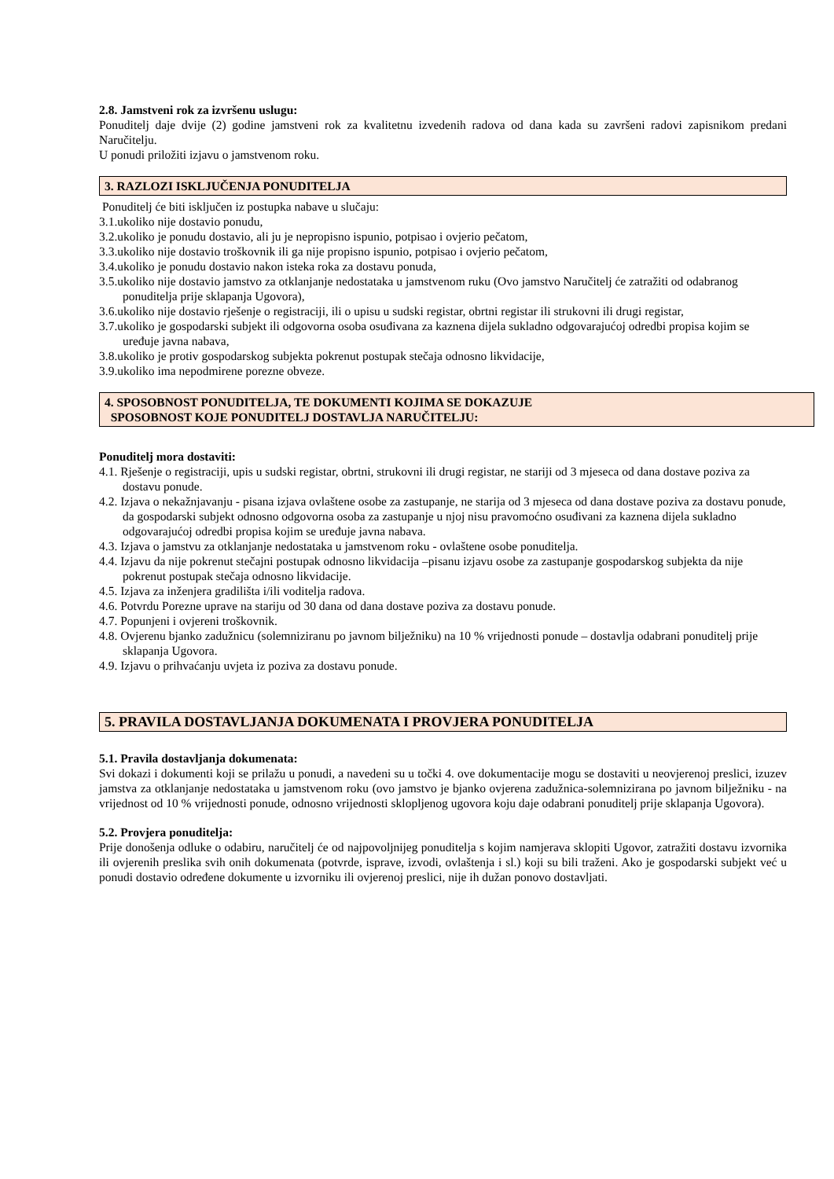2.8. Jamstveni rok za izvršenu uslugu:
Ponuditelj daje dvije (2) godine jamstveni rok za kvalitetnu izvedenih radova od dana kada su završeni radovi zapisnikom predani Naručitelju.
U ponudi priložiti izjavu o jamstvenom roku.
3. RAZLOZI ISKLJUČENJA PONUDITELJA
Ponuditelj će biti isključen iz postupka nabave u slučaju:
3.1.ukoliko nije dostavio ponudu,
3.2.ukoliko je ponudu dostavio, ali ju je nepropisno ispunio, potpisao i ovjerio pečatom,
3.3.ukoliko nije dostavio troškovnik ili ga nije propisno ispunio, potpisao i ovjerio pečatom,
3.4.ukoliko je ponudu dostavio nakon isteka roka za dostavu ponuda,
3.5.ukoliko nije dostavio jamstvo za otklanjanje nedostataka u jamstvenom ruku (Ovo jamstvo Naručitelj će zatražiti od odabranog ponuditelja prije sklapanja Ugovora),
3.6.ukoliko nije dostavio rješenje o registraciji, ili o upisu u sudski registar, obrtni registar ili strukovni ili drugi registar,
3.7.ukoliko je gospodarski subjekt ili odgovorna osoba osuđivana za kaznena dijela sukladno odgovarajućoj odredbi propisa kojim se uređuje javna nabava,
3.8.ukoliko je protiv gospodarskog subjekta pokrenut postupak stečaja odnosno likvidacije,
3.9.ukoliko ima nepodmirene porezne obveze.
4. SPOSOBNOST PONUDITELJA, TE DOKUMENTI KOJIMA SE DOKAZUJE
SPOSOBNOST KOJE PONUDITELJ DOSTAVLJA NARUČITELJU:
Ponuditelj mora dostaviti:
4.1. Rješenje o registraciji, upis u sudski registar, obrtni, strukovni ili drugi registar, ne stariji od 3 mjeseca od dana dostave poziva za dostavu ponude.
4.2. Izjava o nekažnjavanju - pisana izjava ovlaštene osobe za zastupanje, ne starija od 3 mjeseca od dana dostave poziva za dostavu ponude, da gospodarski subjekt odnosno odgovorna osoba za zastupanje u njoj nisu pravomoćno osuđivani za kaznena dijela sukladno odgovarajućoj odredbi propisa kojim se uređuje javna nabava.
4.3. Izjava o jamstvu za otklanjanje nedostataka u jamstvenom roku - ovlaštene osobe ponuditelja.
4.4. Izjavu da nije pokrenut stečajni postupak odnosno likvidacija –pisanu izjavu osobe za zastupanje gospodarskog subjekta da nije pokrenut postupak stečaja odnosno likvidacije.
4.5. Izjava za inženjera gradilišta i/ili voditelja radova.
4.6. Potvrdu Porezne uprave na stariju od 30 dana od dana dostave poziva za dostavu ponude.
4.7. Popunjeni i ovjereni troškovnik.
4.8. Ovjerenu bjanko zadužnicu (solemniziranu po javnom bilježniku) na 10 % vrijednosti ponude – dostavlja odabrani ponuditelj prije sklapanja Ugovora.
4.9. Izjavu o prihvaćanju uvjeta iz poziva za dostavu ponude.
5. PRAVILA DOSTAVLJANJA DOKUMENATA I PROVJERA PONUDITELJA
5.1. Pravila dostavljanja dokumenata:
Svi dokazi i dokumenti koji se prilažu u ponudi, a navedeni su u točki 4. ove dokumentacije mogu se dostaviti u neovjerenoj preslici, izuzev jamstva za otklanjanje nedostataka u jamstvenom roku (ovo jamstvo je bjanko ovjerena zadužnica-solemnizirana po javnom bilježniku - na vrijednost od 10 % vrijednosti ponude, odnosno vrijednosti sklopljenog ugovora koju daje odabrani ponuditelj prije sklapanja Ugovora).
5.2. Provjera ponuditelja:
Prije donošenja odluke o odabiru, naručitelj će od najpovoljnijeg ponuditelja s kojim namjerava sklopiti Ugovor, zatražiti dostavu izvornika ili ovjerenih preslika svih onih dokumenata (potvrde, isprave, izvodi, ovlaštenja i sl.) koji su bili traženi. Ako je gospodarski subjekt već u ponudi dostavio određene dokumente u izvorniku ili ovjerenoj preslici, nije ih dužan ponovo dostavljati.